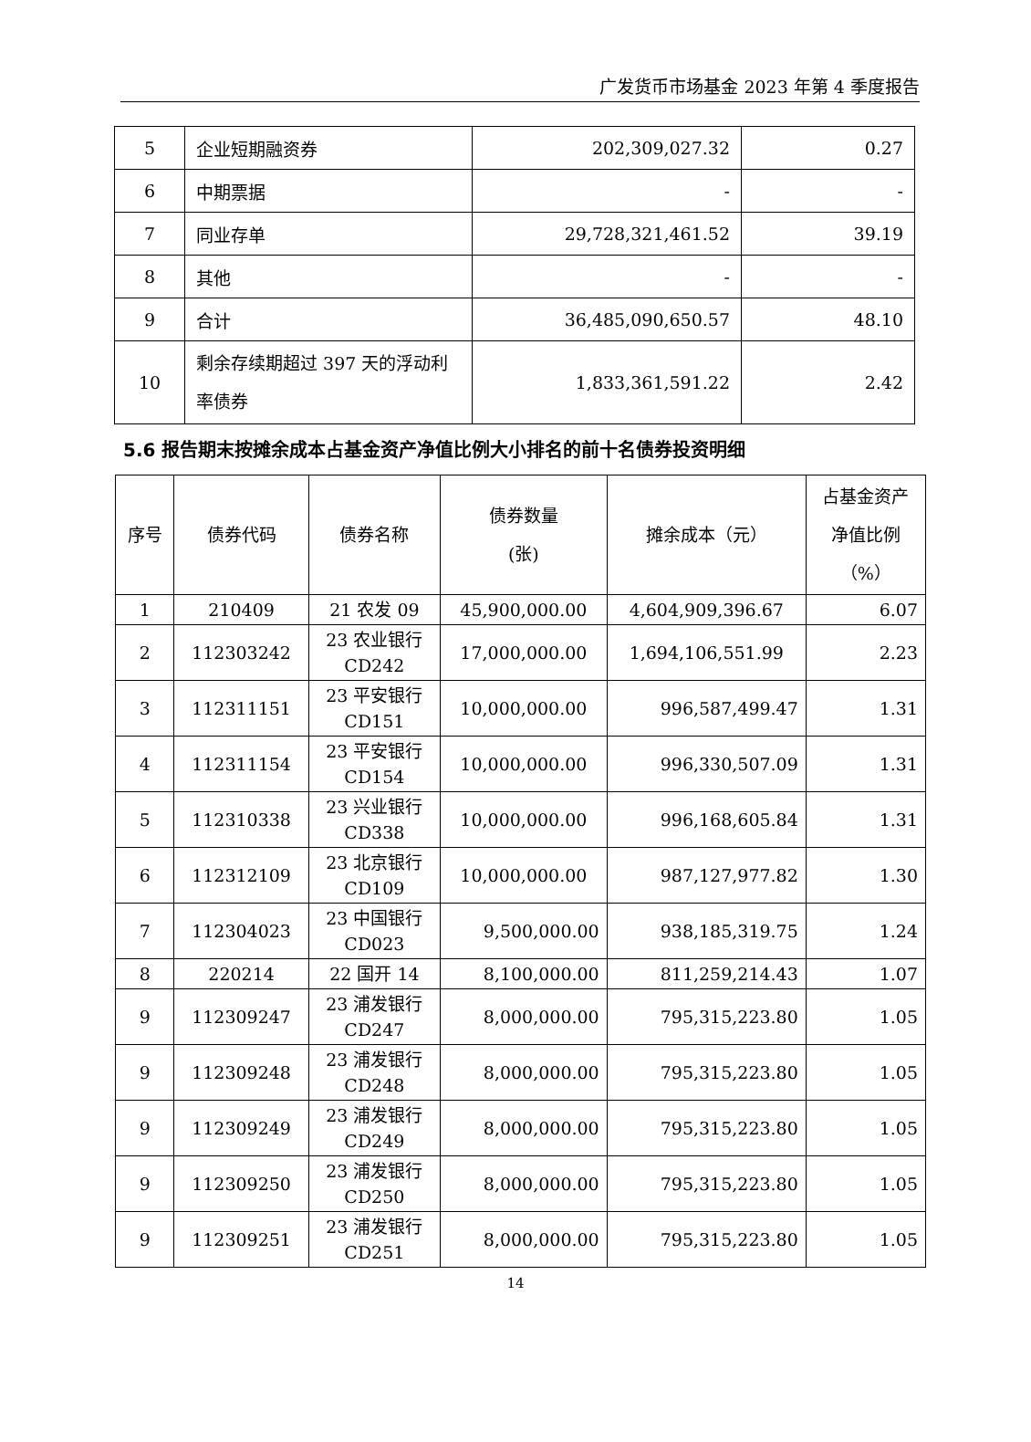广发货币市场基金 2023 年第 4 季度报告
| 5 | 企业短期融资券 | 202,309,027.32 | 0.27 |
| 6 | 中期票据 | - | - |
| 7 | 同业存单 | 29,728,321,461.52 | 39.19 |
| 8 | 其他 | - | - |
| 9 | 合计 | 36,485,090,650.57 | 48.10 |
| 10 | 剩余存续期超过 397 天的浮动利率债券 | 1,833,361,591.22 | 2.42 |
5.6 报告期末按摊余成本占基金资产净值比例大小排名的前十名债券投资明细
| 序号 | 债券代码 | 债券名称 | 债券数量 (张) | 摊余成本（元） | 占基金资产 净值比例 （%） |
| --- | --- | --- | --- | --- | --- |
| 1 | 210409 | 21 农发 09 | 45,900,000.00 | 4,604,909,396.67 | 6.07 |
| 2 | 112303242 | 23 农业银行 CD242 | 17,000,000.00 | 1,694,106,551.99 | 2.23 |
| 3 | 112311151 | 23 平安银行 CD151 | 10,000,000.00 | 996,587,499.47 | 1.31 |
| 4 | 112311154 | 23 平安银行 CD154 | 10,000,000.00 | 996,330,507.09 | 1.31 |
| 5 | 112310338 | 23 兴业银行 CD338 | 10,000,000.00 | 996,168,605.84 | 1.31 |
| 6 | 112312109 | 23 北京银行 CD109 | 10,000,000.00 | 987,127,977.82 | 1.30 |
| 7 | 112304023 | 23 中国银行 CD023 | 9,500,000.00 | 938,185,319.75 | 1.24 |
| 8 | 220214 | 22 国开 14 | 8,100,000.00 | 811,259,214.43 | 1.07 |
| 9 | 112309247 | 23 浦发银行 CD247 | 8,000,000.00 | 795,315,223.80 | 1.05 |
| 9 | 112309248 | 23 浦发银行 CD248 | 8,000,000.00 | 795,315,223.80 | 1.05 |
| 9 | 112309249 | 23 浦发银行 CD249 | 8,000,000.00 | 795,315,223.80 | 1.05 |
| 9 | 112309250 | 23 浦发银行 CD250 | 8,000,000.00 | 795,315,223.80 | 1.05 |
| 9 | 112309251 | 23 浦发银行 CD251 | 8,000,000.00 | 795,315,223.80 | 1.05 |
14